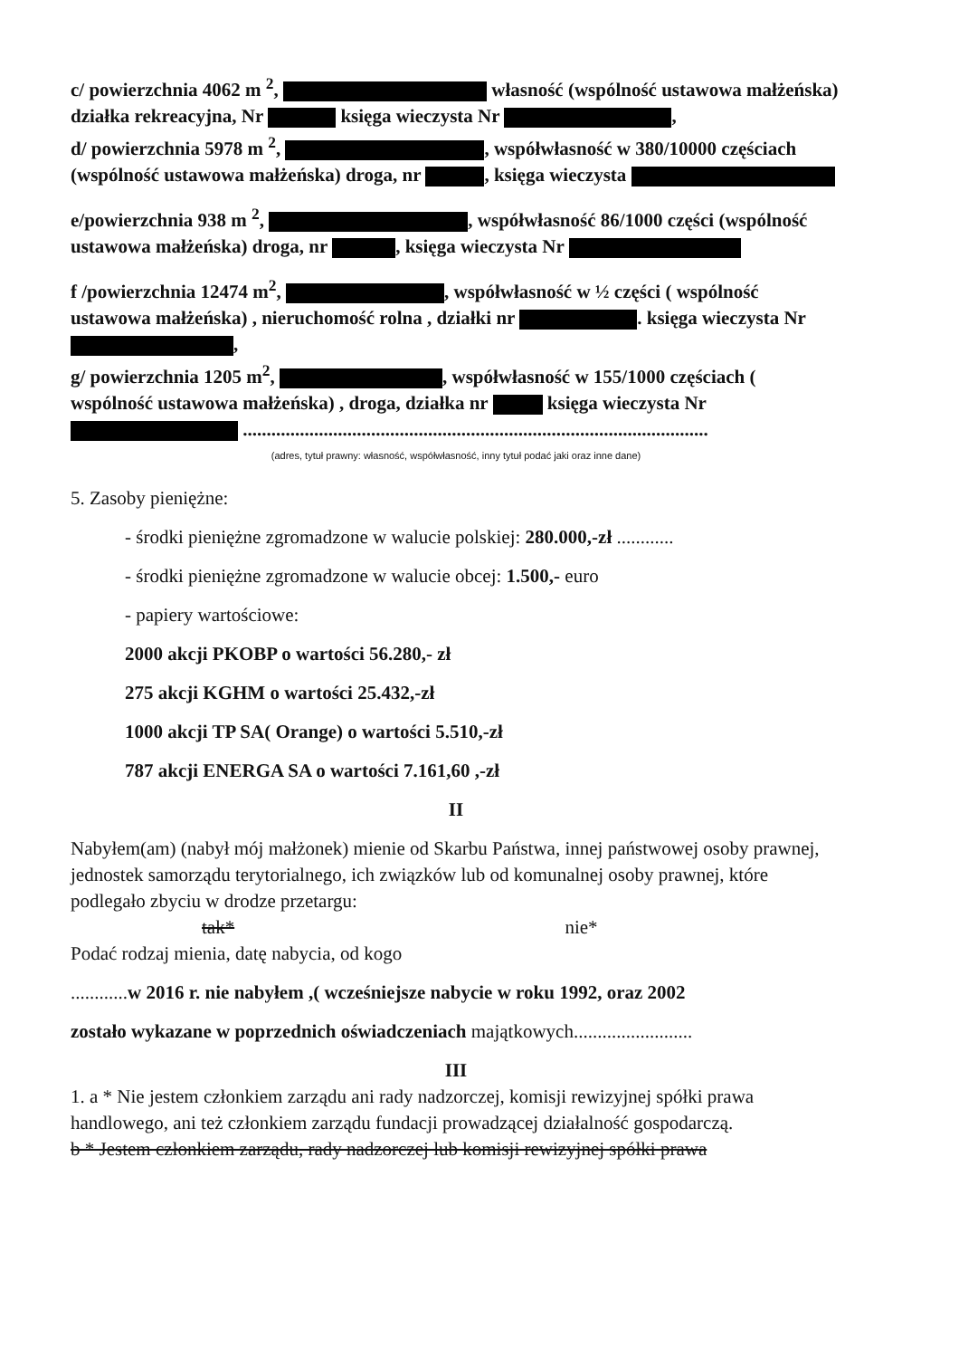c/ powierzchnia 4062 m <sup>2</sup>, własność (wspólność ustawowa małżeńska) działka rekreacyjna, Nr księga wieczysta Nr ,
d/ powierzchnia 5978 m <sup>2</sup>, , współwłasność w 380/10000 częściach (wspólność ustawowa małżeńska) droga, nr , księga wieczysta
e/powierzchnia 938 m <sup>2</sup>, , współwłasność 86/1000 części (wspólność ustawowa małżeńska) droga, nr , księga wieczysta Nr
f /powierzchnia 12474 m<sup>2</sup>, , współwłasność w ½ części ( wspólność ustawowa małżeńska) , nieruchomość rolna , działki nr . księga wieczysta Nr ,
g/ powierzchnia 1205 m<sup>2</sup>, , współwłasność w 155/1000 częściach ( wspólność ustawowa małżeńska) , droga, działka nr księga wieczysta Nr ..................................................................................................
(adres, tytuł prawny: własność, współwłasność, inny tytuł podać jaki oraz inne dane)
5. Zasoby pieniężne:
- środki pieniężne zgromadzone w walucie polskiej: 280.000,-zł ............
- środki pieniężne zgromadzone w walucie obcej: 1.500,- euro
- papiery wartościowe:
2000 akcji PKOBP o wartości 56.280,- zł
275 akcji KGHM o wartości 25.432,-zł
1000 akcji TP SA( Orange) o wartości 5.510,-zł
787 akcji ENERGA SA o wartości 7.161,60 ,-zł
II
Nabyłem(am) (nabył mój małżonek) mienie od Skarbu Państwa, innej państwowej osoby prawnej, jednostek samorządu terytorialnego, ich związków lub od komunalnej osoby prawnej, które podlegało zbyciu w drodze przetargu:
tak* nie*
Podać rodzaj mienia, datę nabycia, od kogo
............w 2016 r. nie nabyłem ,( wcześniejsze nabycie w roku 1992, oraz 2002
zostało wykazane w poprzednich oświadczeniach majątkowych.........................
III
1. a * Nie jestem członkiem zarządu ani rady nadzorczej, komisji rewizyjnej spółki prawa handlowego, ani też członkiem zarządu fundacji prowadzącej działalność gospodarczą.
b * Jestem członkiem zarządu, rady nadzorczej lub komisji rewizyjnej spółki prawa